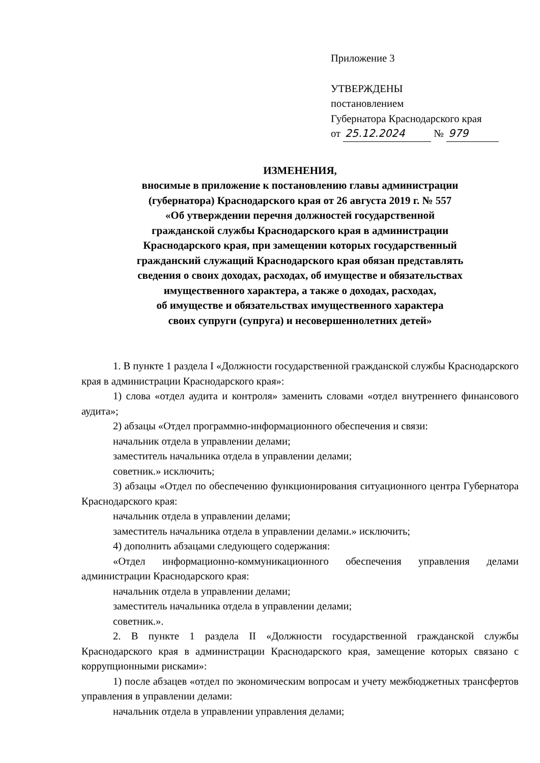Приложение 3
УТВЕРЖДЕНЫ
постановлением
Губернатора Краснодарского края
от 25.12.2024 № 979
ИЗМЕНЕНИЯ,
вносимые в приложение к постановлению главы администрации
(губернатора) Краснодарского края от 26 августа 2019 г. № 557
«Об утверждении перечня должностей государственной
гражданской службы Краснодарского края в администрации
Краснодарского края, при замещении которых государственный
гражданский служащий Краснодарского края обязан представлять
сведения о своих доходах, расходах, об имуществе и обязательствах
имущественного характера, а также о доходах, расходах,
об имуществе и обязательствах имущественного характера
своих супруги (супруга) и несовершеннолетних детей»
1. В пункте 1 раздела I «Должности государственной гражданской службы Краснодарского края в администрации Краснодарского края»:
1) слова «отдел аудита и контроля» заменить словами «отдел внутреннего финансового аудита»;
2) абзацы «Отдел программно-информационного обеспечения и связи:
начальник отдела в управлении делами;
заместитель начальника отдела в управлении делами;
советник.» исключить;
3) абзацы «Отдел по обеспечению функционирования ситуационного центра Губернатора Краснодарского края:
начальник отдела в управлении делами;
заместитель начальника отдела в управлении делами.» исключить;
4) дополнить абзацами следующего содержания:
«Отдел информационно-коммуникационного обеспечения управления делами администрации Краснодарского края:
начальник отдела в управлении делами;
заместитель начальника отдела в управлении делами;
советник.».
2. В пункте 1 раздела II «Должности государственной гражданской службы Краснодарского края в администрации Краснодарского края, замещение которых связано с коррупционными рисками»:
1) после абзацев «отдел по экономическим вопросам и учету межбюджетных трансфертов управления в управлении делами:
начальник отдела в управлении управления делами;